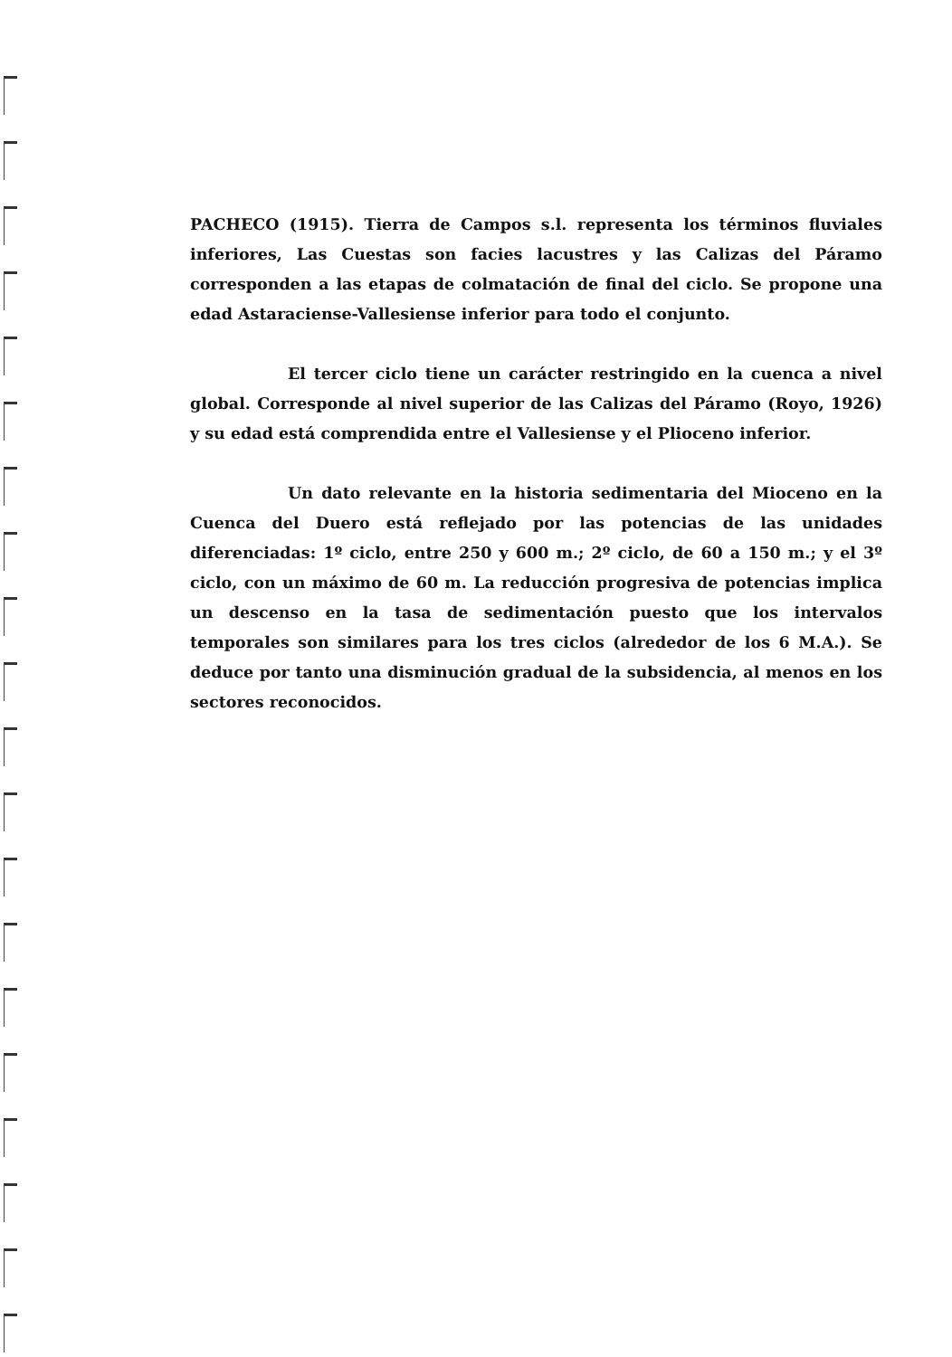PACHECO (1915). Tierra de Campos s.l. representa los términos fluviales inferiores, Las Cuestas son facies lacustres y las Calizas del Páramo corresponden a las etapas de colmatación de final del ciclo. Se propone una edad Astaraciense-Vallesiense inferior para todo el conjunto.
El tercer ciclo tiene un carácter restringido en la cuenca a nivel global. Corresponde al nivel superior de las Calizas del Páramo (Royo, 1926) y su edad está comprendida entre el Vallesiense y el Plioceno inferior.
Un dato relevante en la historia sedimentaria del Mioceno en la Cuenca del Duero está reflejado por las potencias de las unidades diferenciadas: 1º ciclo, entre 250 y 600 m.; 2º ciclo, de 60 a 150 m.; y el 3º ciclo, con un máximo de 60 m. La reducción progresiva de potencias implica un descenso en la tasa de sedimentación puesto que los intervalos temporales son similares para los tres ciclos (alrededor de los 6 M.A.). Se deduce por tanto una disminución gradual de la subsidencia, al menos en los sectores reconocidos.